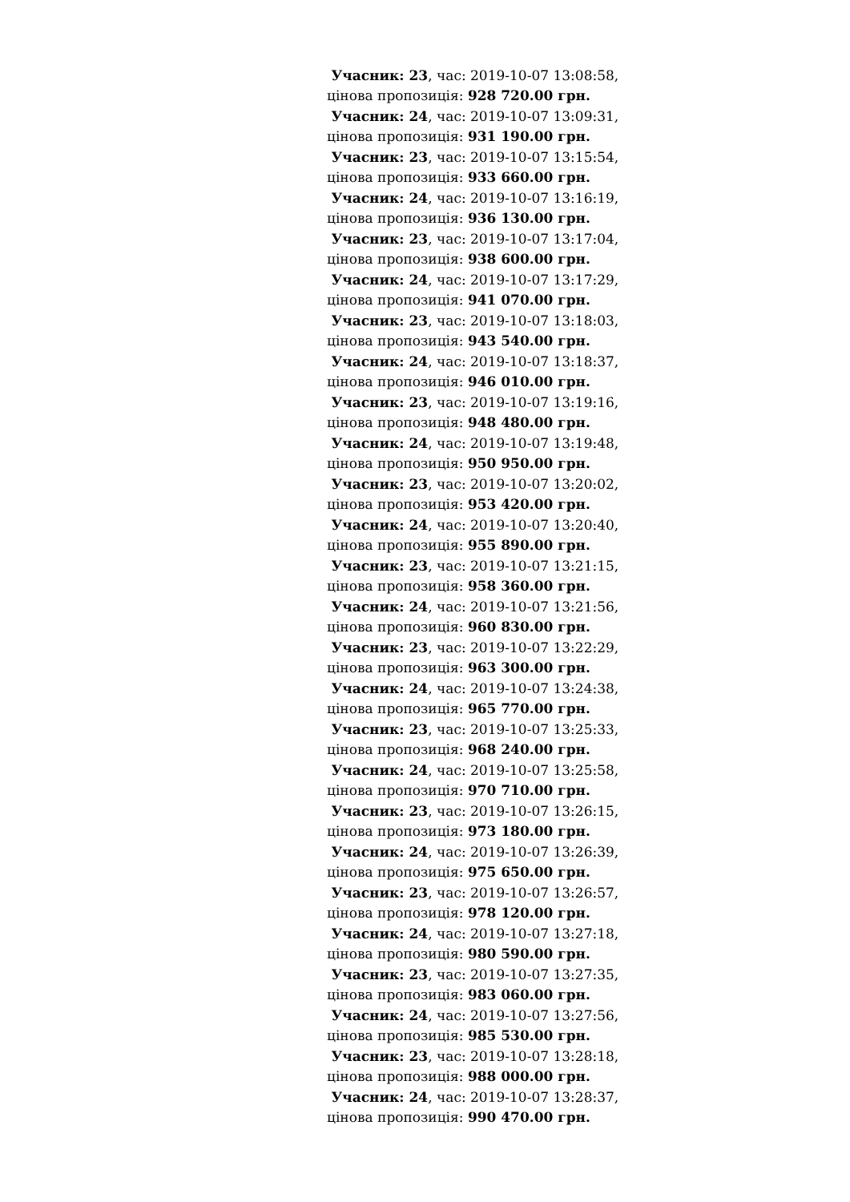Учасник: 23, час: 2019-10-07 13:08:58,
цінова пропозиція: 928 720.00 грн.
Учасник: 24, час: 2019-10-07 13:09:31,
цінова пропозиція: 931 190.00 грн.
Учасник: 23, час: 2019-10-07 13:15:54,
цінова пропозиція: 933 660.00 грн.
Учасник: 24, час: 2019-10-07 13:16:19,
цінова пропозиція: 936 130.00 грн.
Учасник: 23, час: 2019-10-07 13:17:04,
цінова пропозиція: 938 600.00 грн.
Учасник: 24, час: 2019-10-07 13:17:29,
цінова пропозиція: 941 070.00 грн.
Учасник: 23, час: 2019-10-07 13:18:03,
цінова пропозиція: 943 540.00 грн.
Учасник: 24, час: 2019-10-07 13:18:37,
цінова пропозиція: 946 010.00 грн.
Учасник: 23, час: 2019-10-07 13:19:16,
цінова пропозиція: 948 480.00 грн.
Учасник: 24, час: 2019-10-07 13:19:48,
цінова пропозиція: 950 950.00 грн.
Учасник: 23, час: 2019-10-07 13:20:02,
цінова пропозиція: 953 420.00 грн.
Учасник: 24, час: 2019-10-07 13:20:40,
цінова пропозиція: 955 890.00 грн.
Учасник: 23, час: 2019-10-07 13:21:15,
цінова пропозиція: 958 360.00 грн.
Учасник: 24, час: 2019-10-07 13:21:56,
цінова пропозиція: 960 830.00 грн.
Учасник: 23, час: 2019-10-07 13:22:29,
цінова пропозиція: 963 300.00 грн.
Учасник: 24, час: 2019-10-07 13:24:38,
цінова пропозиція: 965 770.00 грн.
Учасник: 23, час: 2019-10-07 13:25:33,
цінова пропозиція: 968 240.00 грн.
Учасник: 24, час: 2019-10-07 13:25:58,
цінова пропозиція: 970 710.00 грн.
Учасник: 23, час: 2019-10-07 13:26:15,
цінова пропозиція: 973 180.00 грн.
Учасник: 24, час: 2019-10-07 13:26:39,
цінова пропозиція: 975 650.00 грн.
Учасник: 23, час: 2019-10-07 13:26:57,
цінова пропозиція: 978 120.00 грн.
Учасник: 24, час: 2019-10-07 13:27:18,
цінова пропозиція: 980 590.00 грн.
Учасник: 23, час: 2019-10-07 13:27:35,
цінова пропозиція: 983 060.00 грн.
Учасник: 24, час: 2019-10-07 13:27:56,
цінова пропозиція: 985 530.00 грн.
Учасник: 23, час: 2019-10-07 13:28:18,
цінова пропозиція: 988 000.00 грн.
Учасник: 24, час: 2019-10-07 13:28:37,
цінова пропозиція: 990 470.00 грн.